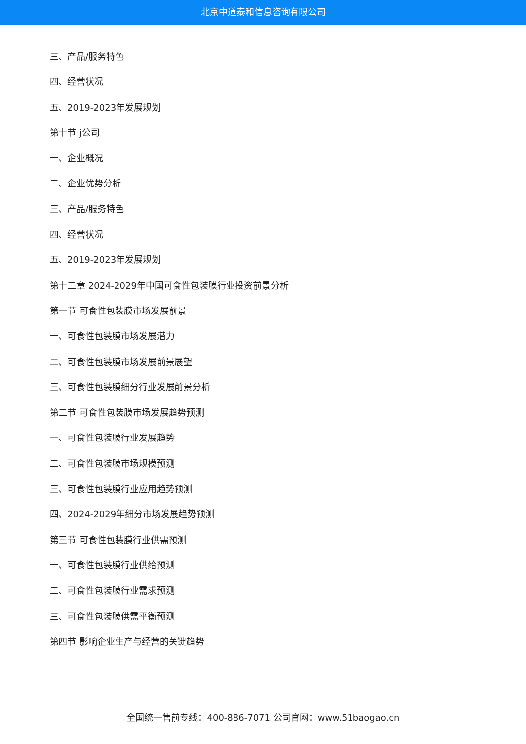北京中道泰和信息咨询有限公司
三、产品/服务特色
四、经营状况
五、2019-2023年发展规划
第十节 j公司
一、企业概况
二、企业优势分析
三、产品/服务特色
四、经营状况
五、2019-2023年发展规划
第十二章 2024-2029年中国可食性包装膜行业投资前景分析
第一节 可食性包装膜市场发展前景
一、可食性包装膜市场发展潜力
二、可食性包装膜市场发展前景展望
三、可食性包装膜细分行业发展前景分析
第二节 可食性包装膜市场发展趋势预测
一、可食性包装膜行业发展趋势
二、可食性包装膜市场规模预测
三、可食性包装膜行业应用趋势预测
四、2024-2029年细分市场发展趋势预测
第三节 可食性包装膜行业供需预测
一、可食性包装膜行业供给预测
二、可食性包装膜行业需求预测
三、可食性包装膜供需平衡预测
第四节 影响企业生产与经营的关键趋势
全国统一售前专线：400-886-7071 公司官网：www.51baogao.cn